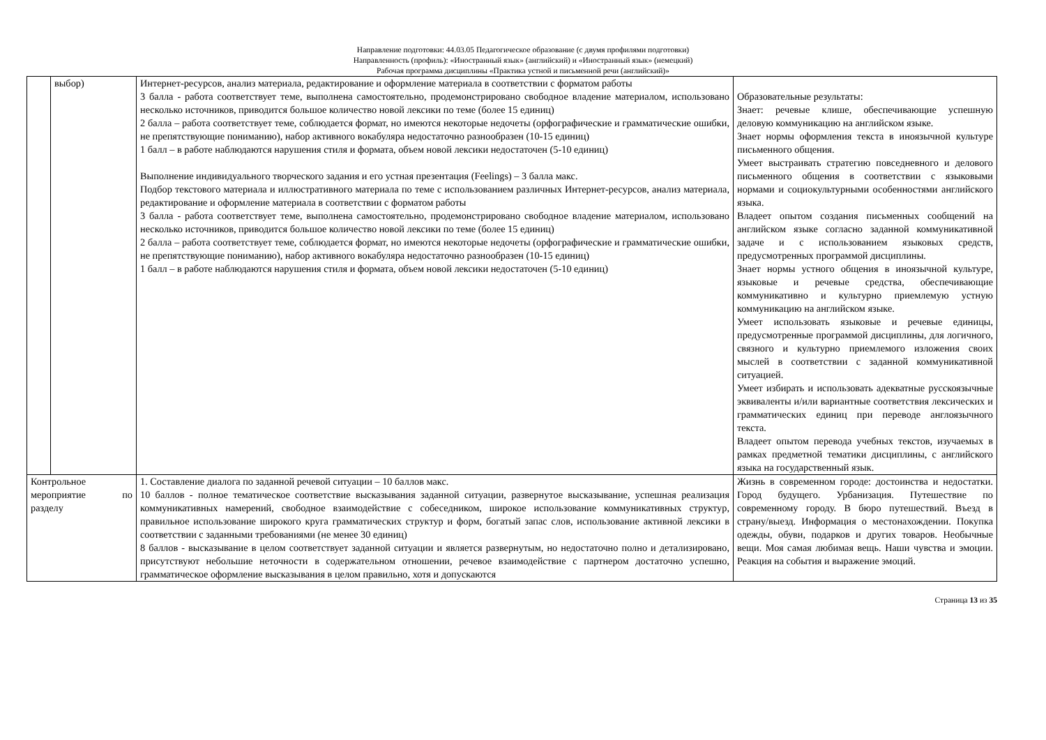Направление подготовки: 44.03.05 Педагогическое образование (с двумя профилями подготовки)
Направленность (профиль): «Иностранный язык» (английский) и «Иностранный язык» (немецкий)
Рабочая программа дисциплины «Практика устной и письменной речи (английский)»
| | выбор) | Интернет-ресурсов, анализ материала, редактирование и оформление материала в соответствии с форматом работы 3 балла - работа соответствует теме, выполнена самостоятельно, продемонстрировано свободное владение материалом, использовано несколько источников, приводится большое количество новой лексики по теме (более 15 единиц) 2 балла – работа соответствует теме, соблюдается формат, но имеются некоторые недочеты (орфографические и грамматические ошибки, не препятствующие пониманию), набор активного вокабуляра недостаточно разнообразен (10-15 единиц) 1 балл – в работе наблюдаются нарушения стиля и формата, объем новой лексики недостаточен (5-10 единиц) Выполнение индивидуального творческого задания и его устная презентация (Feelings) – 3 балла макс. Подбор текстового материала и иллюстративного материала по теме с использованием различных Интернет-ресурсов, анализ материала, редактирование и оформление материала в соответствии с форматом работы 3 балла - работа соответствует теме, выполнена самостоятельно, продемонстрировано свободное владение материалом, использовано несколько источников, приводится большое количество новой лексики по теме (более 15 единиц) 2 балла – работа соответствует теме, соблюдается формат, но имеются некоторые недочеты (орфографические и грамматические ошибки, не препятствующие пониманию), набор активного вокабуляра недостаточно разнообразен (10-15 единиц) 1 балл – в работе наблюдаются нарушения стиля и формата, объем новой лексики недостаточен (5-10 единиц) | Образовательные результаты: Знает: речевые клише, обеспечивающие успешную деловую коммуникацию на английском языке. Знает нормы оформления текста в иноязычной культуре письменного общения. Умеет выстраивать стратегию повседневного и делового письменного общения в соответствии с языковыми нормами и социокультурными особенностями английского языка. Владеет опытом создания письменных сообщений на английском языке согласно заданной коммуникативной задаче и с использованием языковых средств, предусмотренных программой дисциплины. Знает нормы устного общения в иноязычной культуре, языковые и речевые средства, обеспечивающие коммуникативно и культурно приемлемую устную коммуникацию на английском языке. Умеет использовать языковые и речевые единицы, предусмотренные программой дисциплины, для логичного, связного и культурно приемлемого изложения своих мыслей в соответствии с заданной коммуникативной ситуацией. Умеет избирать и использовать адекватные русскоязычные эквиваленты и/или вариантные соответствия лексических и грамматических единиц при переводе англоязычного текста. Владеет опытом перевода учебных текстов, изучаемых в рамках предметной тематики дисциплины, с английского языка на государственный язык. |
| Контрольное мероприятие по разделу | | 1. Составление диалога по заданной речевой ситуации – 10 баллов макс. 10 баллов - полное тематическое соответствие высказывания заданной ситуации, развернутое высказывание, успешная реализация коммуникативных намерений, свободное взаимодействие с собеседником, широкое использование коммуникативных структур, правильное использование широкого круга грамматических структур и форм, богатый запас слов, использование активной лексики в соответствии с заданными требованиями (не менее 30 единиц) 8 баллов - высказывание в целом соответствует заданной ситуации и является развернутым, но недостаточно полно и детализировано, присутствуют небольшие неточности в содержательном отношении, речевое взаимодействие с партнером достаточно успешно, грамматическое оформление высказывания в целом правильно, хотя и допускаются | Жизнь в современном городе: достоинства и недостатки. Город будущего. Урбанизация. Путешествие по современному городу. В бюро путешествий. Въезд в страну/выезд. Информация о местонахождении. Покупка одежды, обуви, подарков и других товаров. Необычные вещи. Моя самая любимая вещь. Наши чувства и эмоции. Реакция на события и выражение эмоций. |
Страница 13 из 35